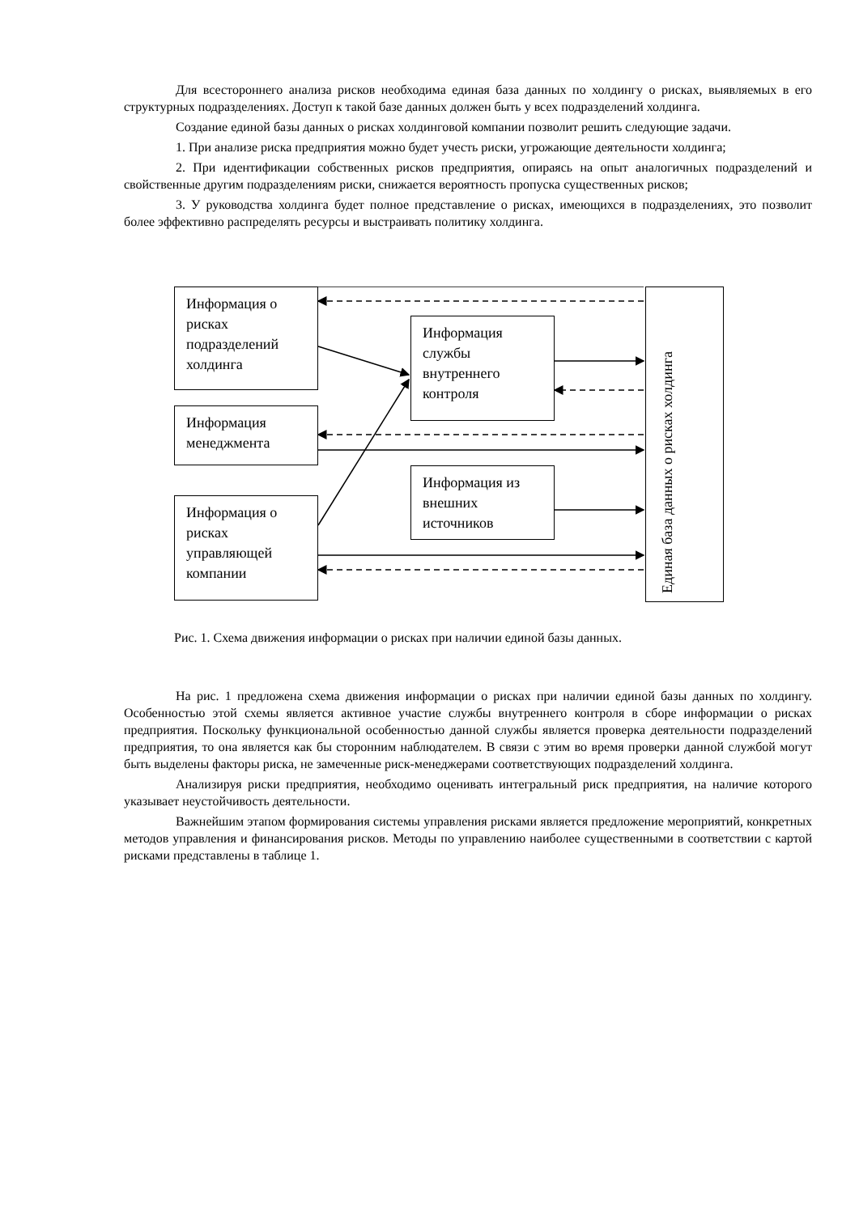Для всестороннего анализа рисков необходима единая база данных по холдингу о рисках, выявляемых в его структурных подразделениях. Доступ к такой базе данных должен быть у всех подразделений холдинга.
Создание единой базы данных о рисках холдинговой компании позволит решить следующие задачи.
1. При анализе риска предприятия можно будет учесть риски, угрожающие деятельности холдинга;
2. При идентификации собственных рисков предприятия, опираясь на опыт аналогичных подразделений и свойственные другим подразделениям риски, снижается вероятность пропуска существенных рисков;
3. У руководства холдинга будет полное представление о рисках, имеющихся в подразделениях, это позволит более эффективно распределять ресурсы и выстраивать политику холдинга.
Информация о рисках подразделений холдинга
Информация службы внутреннего контроля
Информация менеджмента
Информация из внешних источников
Информация о рисках управляющей компании
Единая база данных о рисках холдинга
Рис. 1. Схема движения информации о рисках при наличии единой базы данных.
На рис. 1 предложена схема движения информации о рисках при наличии единой базы данных по холдингу. Особенностью этой схемы является активное участие службы внутреннего контроля в сборе информации о рисках предприятия. Поскольку функциональной особенностью данной службы является проверка деятельности подразделений предприятия, то она является как бы сторонним наблюдателем. В связи с этим во время проверки данной службой могут быть выделены факторы риска, не замеченные риск-менеджерами соответствующих подразделений холдинга.
Анализируя риски предприятия, необходимо оценивать интегральный риск предприятия, на наличие которого указывает неустойчивость деятельности.
Важнейшим этапом формирования системы управления рисками является предложение мероприятий, конкретных методов управления и финансирования рисков. Методы по управлению наиболее существенными в соответствии с картой рисками представлены в таблице 1.